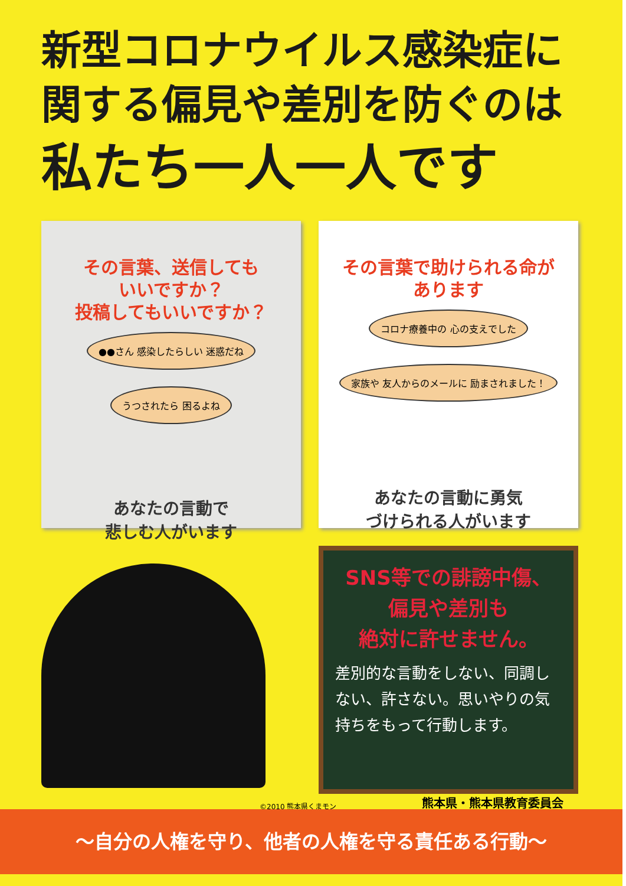新型コロナウイルス感染症に
関する偏見や差別を防ぐのは
私たち一人一人です
その言葉、送信しても
いいですか？
投稿してもいいですか？
●●さん 感染したらしい 迷惑だね うつされたら 困るよね
あなたの言動で
悲しむ人がいます
その言葉で助けられる命が
あります
コロナ療養中の 心の支えでした 家族や 友人からのメールに 励まされました！
あなたの言動に勇気
づけられる人がいます
SNS等での誹謗中傷、
偏見や差別も
絶対に許せません。
差別的な言動をしない、同調しない、許さない。思いやりの気持ちをもって行動します。
©2010 熊本県くまモン 熊本県・熊本県教育委員会
～自分の人権を守り、他者の人権を守る責任ある行動～